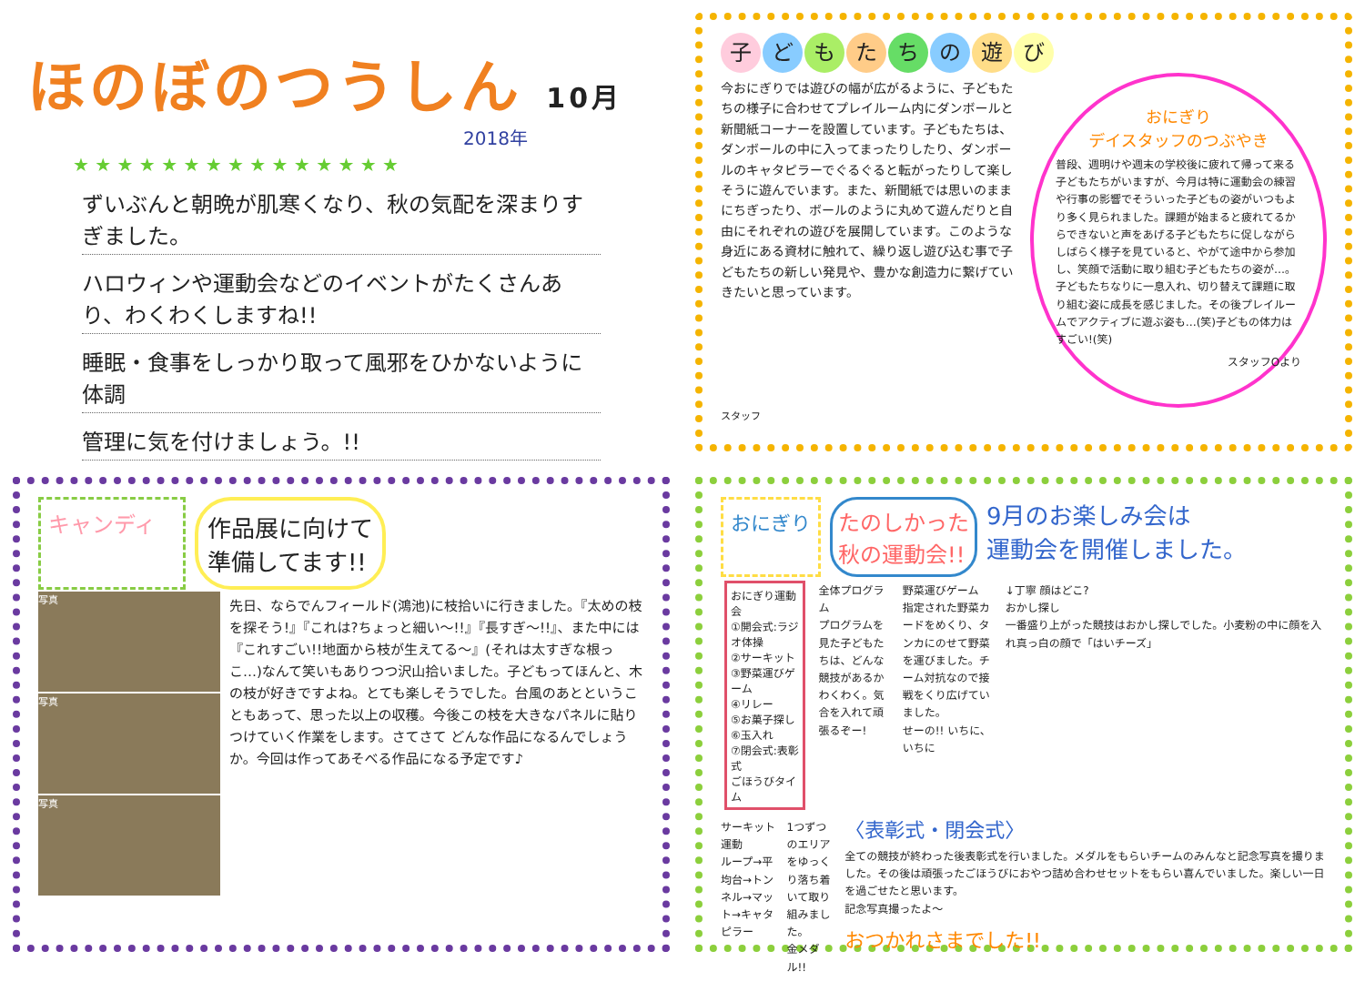ほのぼのつうしん 10月
2018年
★ ★ ★ ★ ★ ★ ★ ★ ★ ★ ★ ★ ★ ★ ★
ずいぶんと朝晩が肌寒くなり、秋の気配を深まりすぎました。
ハロウィンや運動会などのイベントがたくさんあり、わくわくしますね!!
睡眠・食事をしっかり取って風邪をひかないように体調
管理に気を付けましょう。!!
子どもたちの遊び
今おにぎりでは遊びの幅が広がるように、子どもたちの様子に合わせてプレイルーム内にダンボールと新聞紙コーナーを設置しています。子どもたちは、ダンボールの中に入ってまったりしたり、ダンボールのキャタピラーでぐるぐると転がったりして楽しそうに遊んでいます。また、新聞紙では思いのままにちぎったり、ボールのように丸めて遊んだりと自由にそれぞれの遊びを展開しています。このような身近にある資材に触れて、繰り返し遊び込む事で子どもたちの新しい発見や、豊かな創造力に繋げていきたいと思っています。
おにぎり
デイスタッフのつぶやき
普段、週明けや週末の学校後に疲れて帰って来る子どもたちがいますが、今月は特に運動会の練習や行事の影響でそういった子どもの姿がいつもより多く見られました。課題が始まると疲れてるからできないと声をあげる子どもたちに促しながらしばらく様子を見ていると、やがて途中から参加し、笑顔で活動に取り組む子どもたちの姿が…。子どもたちなりに一息入れ、切り替えて課題に取り組む姿に成長を感じました。その後プレイルームでアクティブに遊ぶ姿も…(笑)子どもの体力はすごい!(笑)
スタッフOより
スタッフ
キャンディ 作品展に向けて
準備してます!!
写真 写真 写真
先日、ならでんフィールド(鴻池)に枝拾いに行きました。『太めの枝を探そう!』『これは?ちょっと細い～!!』『長すぎ～!!』、また中には『これすごい!!地面から枝が生えてる～』(それは太すぎな根っこ…)なんて笑いもありつつ沢山拾いました。子どもってほんと、木の枝が好きですよね。とても楽しそうでした。台風のあとということもあって、思った以上の収穫。今後この枝を大きなパネルに貼りつけていく作業をします。さてさて どんな作品になるんでしょうか。今回は作ってあそべる作品になる予定です♪
おにぎり たのしかった
秋の運動会!!
9月のお楽しみ会は
運動会を開催しました。
おにぎり運動会
①開会式:ラジオ体操
②サーキット
③野菜運びゲーム
④リレー
⑤お菓子探し
⑥玉入れ
⑦閉会式:表彰式
ごほうびタイム
全体プログラム
プログラムを見た子どもたちは、どんな競技があるかわくわく。気合を入れて頑張るぞー!
野菜運びゲーム
指定された野菜カードをめくり、タンカにのせて野菜を運びました。チーム対抗なので接戦をくり広げていました。
せーの!! いちに、いちに
↓丁寧 顔はどこ?
おかし探し
一番盛り上がった競技はおかし探しでした。小麦粉の中に顔を入れ真っ白の顔で「はいチーズ」
サーキット運動
ループ→平均台→トンネル→マット→キャタピラー
1つずつのエリアをゆっくり落ち着いて取り組みました。
金メダル!!
〈表彰式・閉会式〉
全ての競技が終わった後表彰式を行いました。メダルをもらいチームのみんなと記念写真を撮りました。その後は頑張ったごほうびにおやつ詰め合わせセットをもらい喜んでいました。楽しい一日を過ごせたと思います。
記念写真撮ったよ～
おつかれさまでした!!